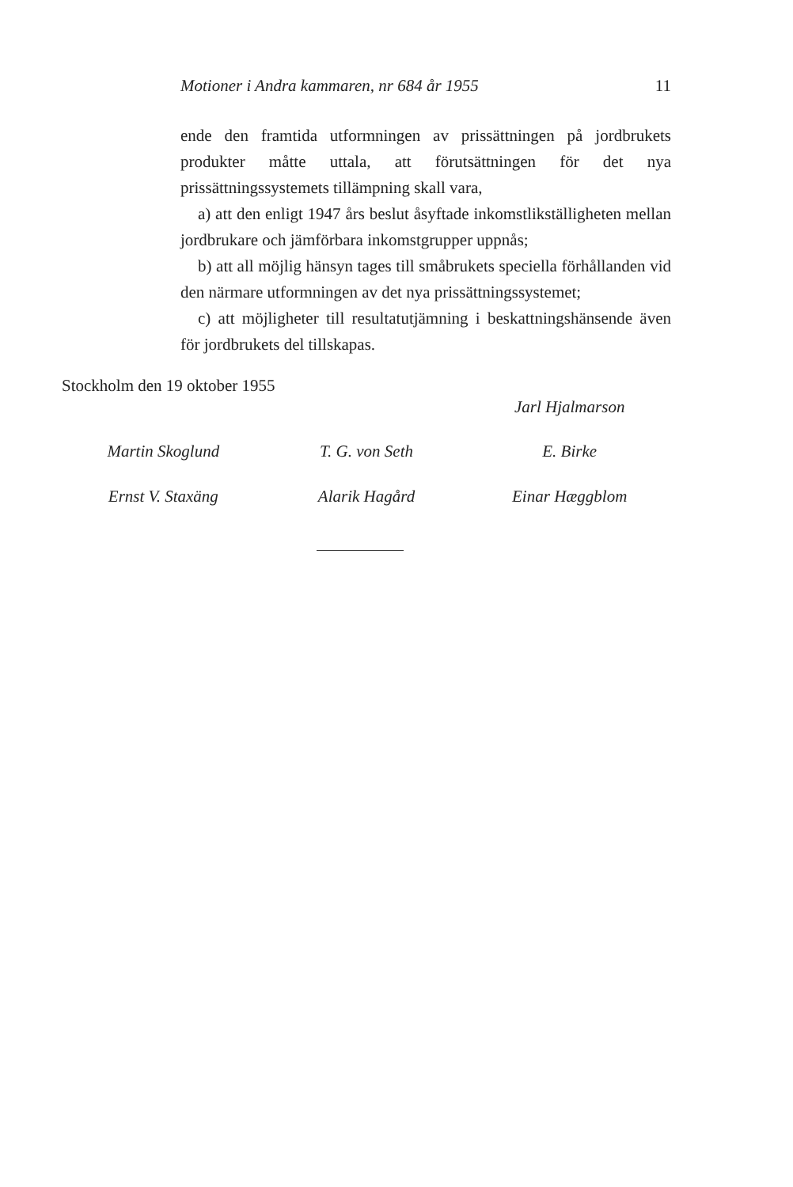Motioner i Andra kammaren, nr 684 år 1955 11
ende den framtida utformningen av prissättningen på jordbrukets produkter måtte uttala, att förutsättningen för det nya prissättningssystemets tillämpning skall vara,
a) att den enligt 1947 års beslut åsyftade inkomstlikställigheten mellan jordbrukare och jämförbara inkomstgrupper uppnås;
b) att all möjlig hänsyn tages till småbrukets speciella förhållanden vid den närmare utformningen av det nya prissättningssystemet;
c) att möjligheter till resultatutjämning i beskattningshänsende även för jordbrukets del tillskapas.
Stockholm den 19 oktober 1955
Jarl Hjalmarson
Martin Skoglund T. G. von Seth E. Birke
Ernst V. Staxäng Alarik Hagård Einar Hæggblom